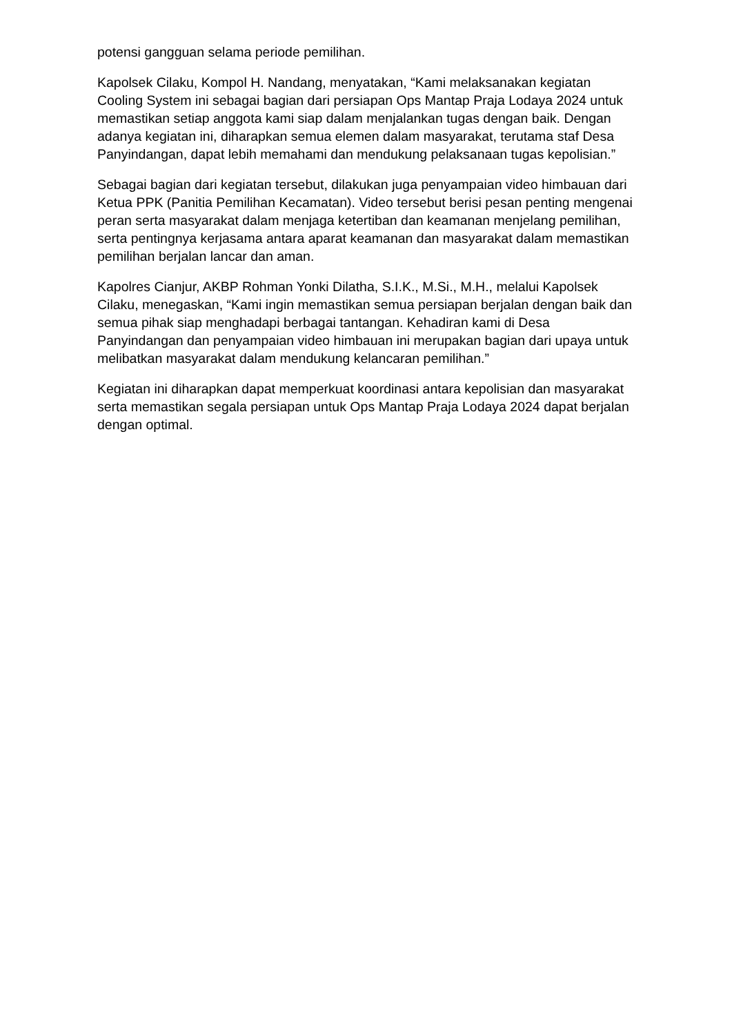potensi gangguan selama periode pemilihan.
Kapolsek Cilaku, Kompol H. Nandang, menyatakan, “Kami melaksanakan kegiatan Cooling System ini sebagai bagian dari persiapan Ops Mantap Praja Lodaya 2024 untuk memastikan setiap anggota kami siap dalam menjalankan tugas dengan baik. Dengan adanya kegiatan ini, diharapkan semua elemen dalam masyarakat, terutama staf Desa Panyindangan, dapat lebih memahami dan mendukung pelaksanaan tugas kepolisian.”
Sebagai bagian dari kegiatan tersebut, dilakukan juga penyampaian video himbauan dari Ketua PPK (Panitia Pemilihan Kecamatan). Video tersebut berisi pesan penting mengenai peran serta masyarakat dalam menjaga ketertiban dan keamanan menjelang pemilihan, serta pentingnya kerjasama antara aparat keamanan dan masyarakat dalam memastikan pemilihan berjalan lancar dan aman.
Kapolres Cianjur, AKBP Rohman Yonki Dilatha, S.I.K., M.Si., M.H., melalui Kapolsek Cilaku, menegaskan, “Kami ingin memastikan semua persiapan berjalan dengan baik dan semua pihak siap menghadapi berbagai tantangan. Kehadiran kami di Desa Panyindangan dan penyampaian video himbauan ini merupakan bagian dari upaya untuk melibatkan masyarakat dalam mendukung kelancaran pemilihan.”
Kegiatan ini diharapkan dapat memperkuat koordinasi antara kepolisian dan masyarakat serta memastikan segala persiapan untuk Ops Mantap Praja Lodaya 2024 dapat berjalan dengan optimal.